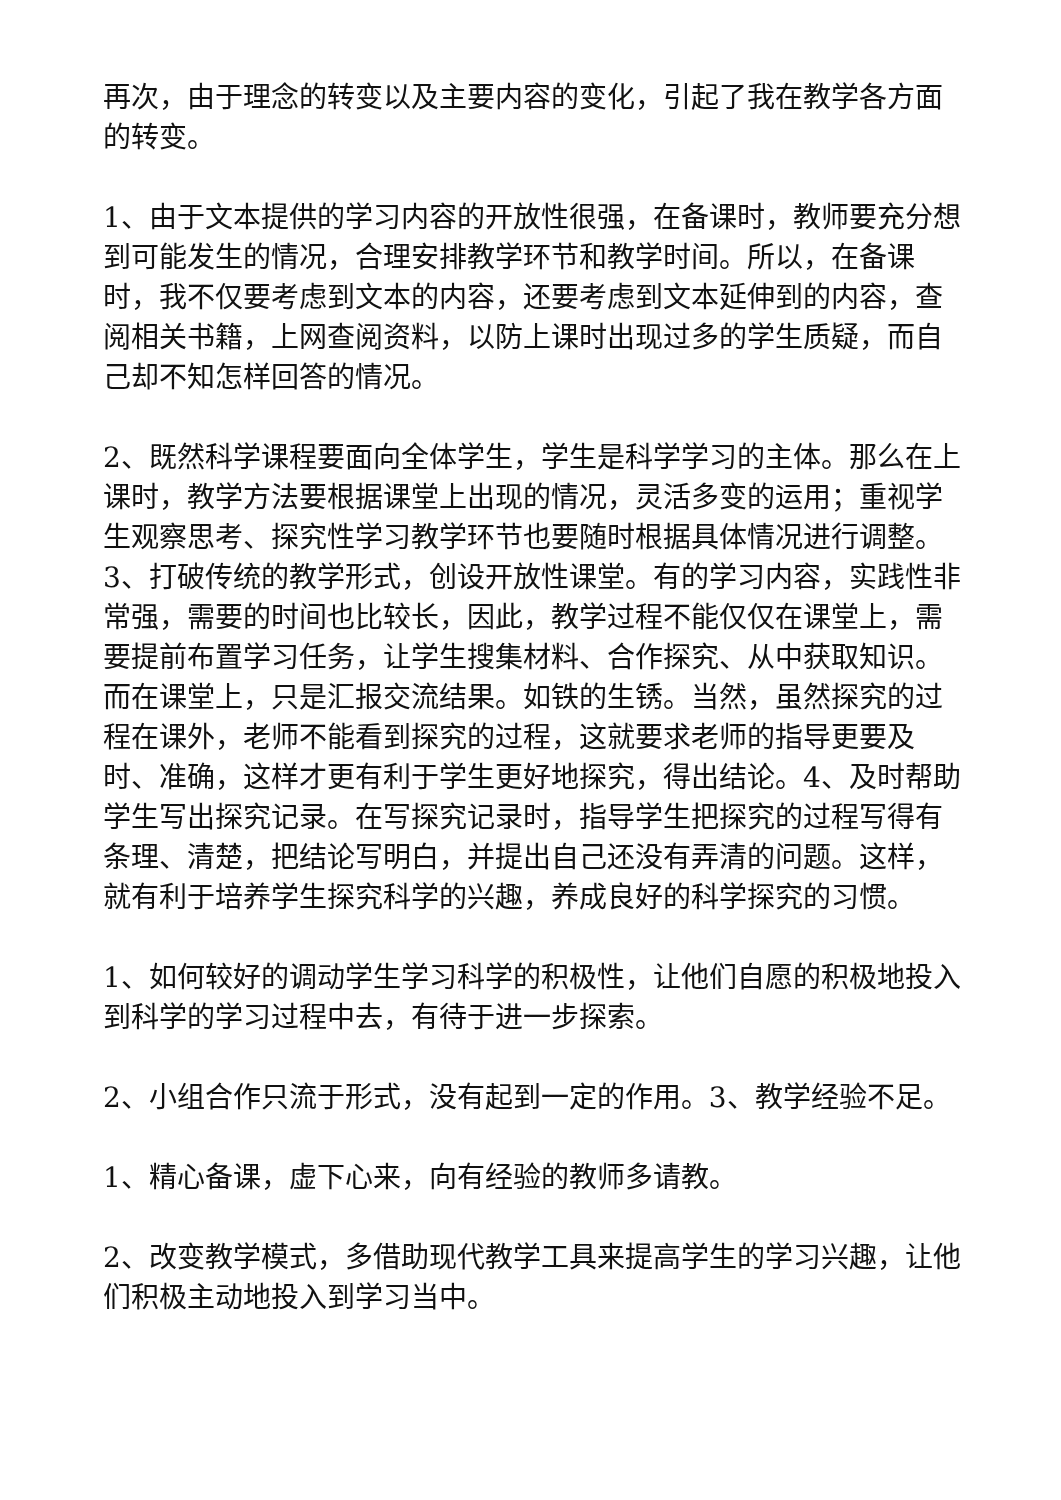再次，由于理念的转变以及主要内容的变化，引起了我在教学各方面的转变。
1、由于文本提供的学习内容的开放性很强，在备课时，教师要充分想到可能发生的情况，合理安排教学环节和教学时间。所以，在备课时，我不仅要考虑到文本的内容，还要考虑到文本延伸到的内容，查阅相关书籍，上网查阅资料，以防上课时出现过多的学生质疑，而自己却不知怎样回答的情况。
2、既然科学课程要面向全体学生，学生是科学学习的主体。那么在上课时，教学方法要根据课堂上出现的情况，灵活多变的运用；重视学生观察思考、探究性学习教学环节也要随时根据具体情况进行调整。3、打破传统的教学形式，创设开放性课堂。有的学习内容，实践性非常强，需要的时间也比较长，因此，教学过程不能仅仅在课堂上，需要提前布置学习任务，让学生搜集材料、合作探究、从中获取知识。而在课堂上，只是汇报交流结果。如铁的生锈。当然，虽然探究的过程在课外，老师不能看到探究的过程，这就要求老师的指导更要及时、准确，这样才更有利于学生更好地探究，得出结论。4、及时帮助学生写出探究记录。在写探究记录时，指导学生把探究的过程写得有条理、清楚，把结论写明白，并提出自己还没有弄清的问题。这样，就有利于培养学生探究科学的兴趣，养成良好的科学探究的习惯。
1、如何较好的调动学生学习科学的积极性，让他们自愿的积极地投入到科学的学习过程中去，有待于进一步探索。
2、小组合作只流于形式，没有起到一定的作用。3、教学经验不足。
1、精心备课，虚下心来，向有经验的教师多请教。
2、改变教学模式，多借助现代教学工具来提高学生的学习兴趣，让他们积极主动地投入到学习当中。